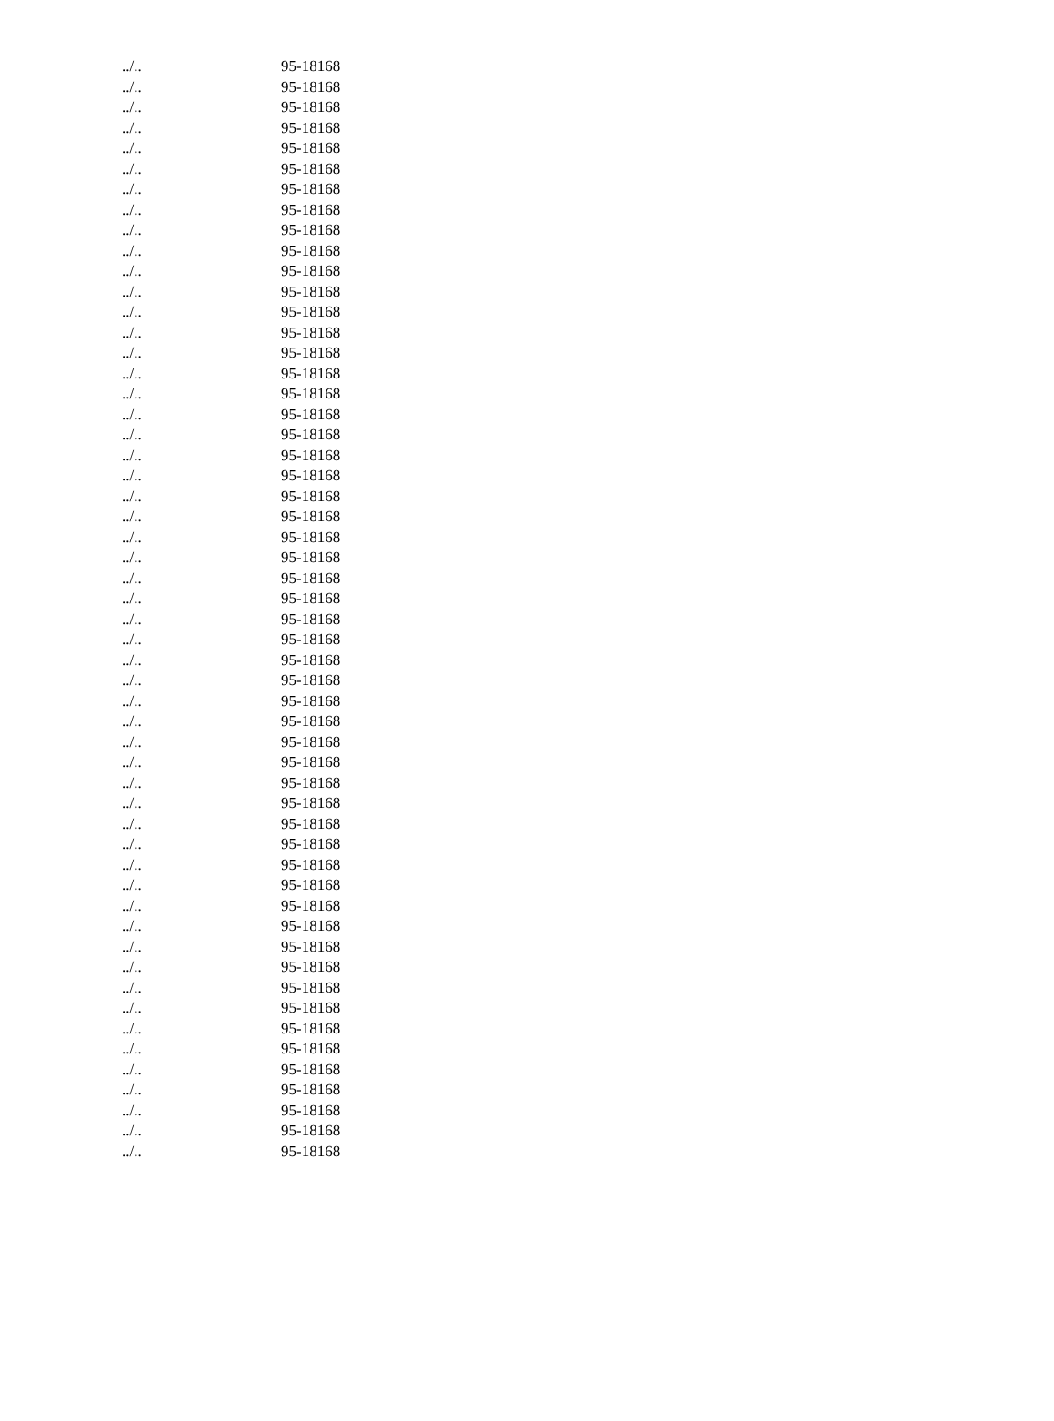| ../.. | 95-18168 |
| ../.. | 95-18168 |
| ../.. | 95-18168 |
| ../.. | 95-18168 |
| ../.. | 95-18168 |
| ../.. | 95-18168 |
| ../.. | 95-18168 |
| ../.. | 95-18168 |
| ../.. | 95-18168 |
| ../.. | 95-18168 |
| ../.. | 95-18168 |
| ../.. | 95-18168 |
| ../.. | 95-18168 |
| ../.. | 95-18168 |
| ../.. | 95-18168 |
| ../.. | 95-18168 |
| ../.. | 95-18168 |
| ../.. | 95-18168 |
| ../.. | 95-18168 |
| ../.. | 95-18168 |
| ../.. | 95-18168 |
| ../.. | 95-18168 |
| ../.. | 95-18168 |
| ../.. | 95-18168 |
| ../.. | 95-18168 |
| ../.. | 95-18168 |
| ../.. | 95-18168 |
| ../.. | 95-18168 |
| ../.. | 95-18168 |
| ../.. | 95-18168 |
| ../.. | 95-18168 |
| ../.. | 95-18168 |
| ../.. | 95-18168 |
| ../.. | 95-18168 |
| ../.. | 95-18168 |
| ../.. | 95-18168 |
| ../.. | 95-18168 |
| ../.. | 95-18168 |
| ../.. | 95-18168 |
| ../.. | 95-18168 |
| ../.. | 95-18168 |
| ../.. | 95-18168 |
| ../.. | 95-18168 |
| ../.. | 95-18168 |
| ../.. | 95-18168 |
| ../.. | 95-18168 |
| ../.. | 95-18168 |
| ../.. | 95-18168 |
| ../.. | 95-18168 |
| ../.. | 95-18168 |
| ../.. | 95-18168 |
| ../.. | 95-18168 |
| ../.. | 95-18168 |
| ../.. | 95-18168 |